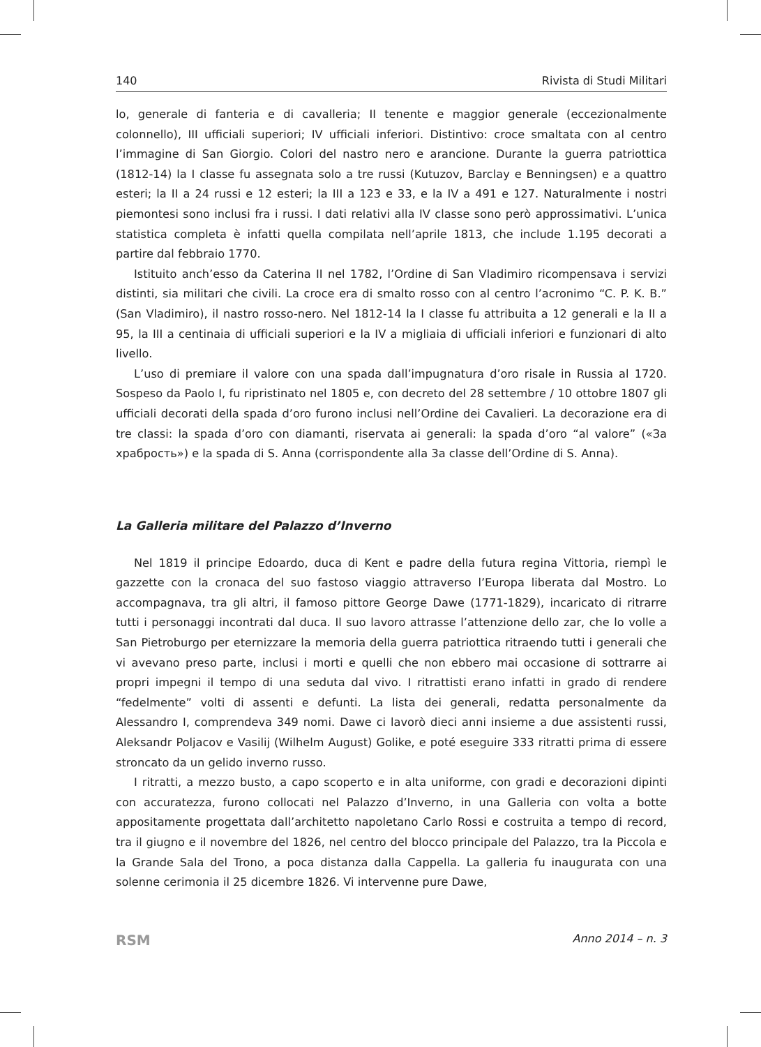140 Rivista di Studi Militari
lo, generale di fanteria e di cavalleria; II tenente e maggior generale (eccezionalmente colonnello), III ufficiali superiori; IV ufficiali inferiori. Distintivo: croce smaltata con al centro l’immagine di San Giorgio. Colori del nastro nero e arancione. Durante la guerra patriottica (1812-14) la I classe fu assegnata solo a tre russi (Kutuzov, Barclay e Benningsen) e a quattro esteri; la II a 24 russi e 12 esteri; la III a 123 e 33, e la IV a 491 e 127. Naturalmente i nostri piemontesi sono inclusi fra i russi. I dati relativi alla IV classe sono però approssimativi. L’unica statistica completa è infatti quella compilata nell’aprile 1813, che include 1.195 decorati a partire dal febbraio 1770.
Istituito anch’esso da Caterina II nel 1782, l’Ordine di San Vladimiro ricompensava i servizi distinti, sia militari che civili. La croce era di smalto rosso con al centro l’acronimo “C. P. K. B.” (San Vladimiro), il nastro rosso-nero. Nel 1812-14 la I classe fu attribuita a 12 generali e la II a 95, la III a centinaia di ufficiali superiori e la IV a migliaia di ufficiali inferiori e funzionari di alto livello.
L’uso di premiare il valore con una spada dall’impugnatura d’oro risale in Russia al 1720. Sospeso da Paolo I, fu ripristinato nel 1805 e, con decreto del 28 settembre / 10 ottobre 1807 gli ufficiali decorati della spada d’oro furono inclusi nell’Ordine dei Cavalieri. La decorazione era di tre classi: la spada d’oro con diamanti, riservata ai generali: la spada d’oro “al valore” («За храбрость») e la spada di S. Anna (corrispondente alla 3a classe dell’Ordine di S. Anna).
La Galleria militare del Palazzo d’Inverno
Nel 1819 il principe Edoardo, duca di Kent e padre della futura regina Vittoria, riempì le gazzette con la cronaca del suo fastoso viaggio attraverso l’Europa liberata dal Mostro. Lo accompagnava, tra gli altri, il famoso pittore George Dawe (1771-1829), incaricato di ritrarre tutti i personaggi incontrati dal duca. Il suo lavoro attrasse l’attenzione dello zar, che lo volle a San Pietroburgo per eternizzare la memoria della guerra patriottica ritraendo tutti i generali che vi avevano preso parte, inclusi i morti e quelli che non ebbero mai occasione di sottrarre ai propri impegni il tempo di una seduta dal vivo. I ritrattisti erano infatti in grado di rendere “fedelmente” volti di assenti e defunti. La lista dei generali, redatta personalmente da Alessandro I, comprendeva 349 nomi. Dawe ci lavorò dieci anni insieme a due assistenti russi, Aleksandr Poljacov e Vasilij (Wilhelm August) Golike, e poté eseguire 333 ritratti prima di essere stroncato da un gelido inverno russo.
I ritratti, a mezzo busto, a capo scoperto e in alta uniforme, con gradi e decorazioni dipinti con accuratezza, furono collocati nel Palazzo d’Inverno, in una Galleria con volta a botte appositamente progettata dall’architetto napoletano Carlo Rossi e costruita a tempo di record, tra il giugno e il novembre del 1826, nel centro del blocco principale del Palazzo, tra la Piccola e la Grande Sala del Trono, a poca distanza dalla Cappella. La galleria fu inaugurata con una solenne cerimonia il 25 dicembre 1826. Vi intervenne pure Dawe,
RSM Anno 2014 – n. 3